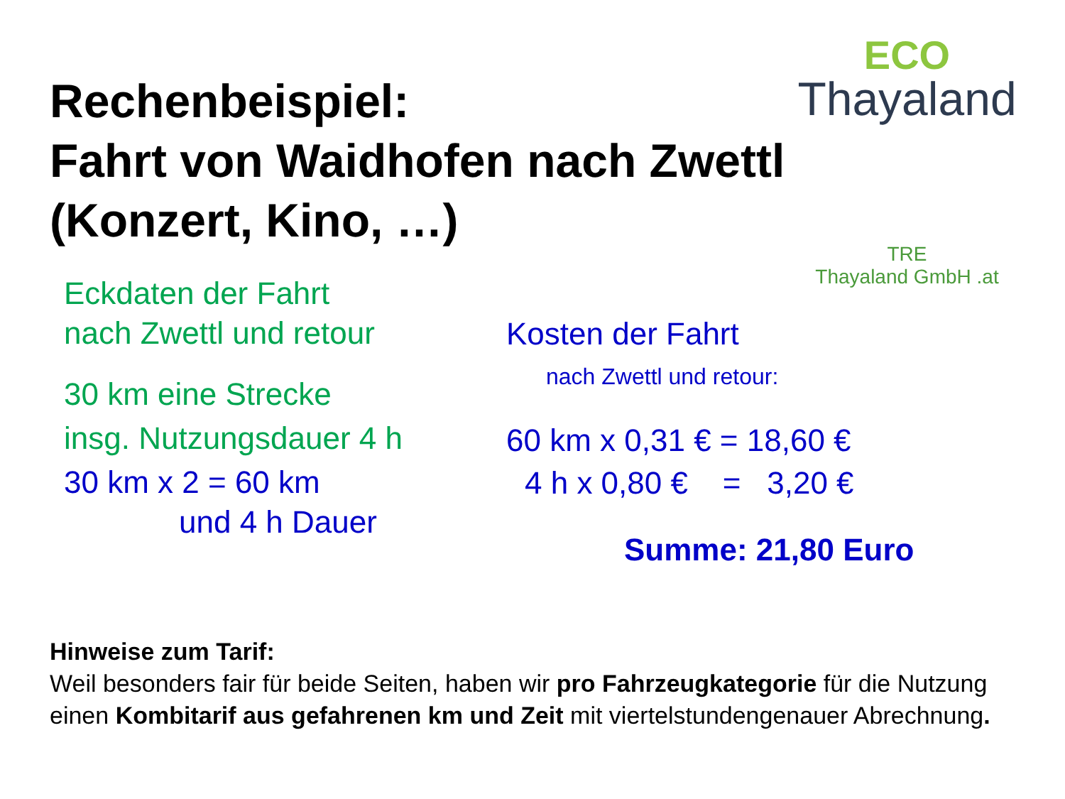Rechenbeispiel:
Fahrt von Waidhofen nach Zwettl
(Konzert, Kino, …)
ECO
Thayaland
TRE
Thayaland GmbH .at
Eckdaten der Fahrt
nach Zwettl und retour
30 km eine Strecke
insg. Nutzungsdauer 4 h
30 km x 2 = 60 km
und 4 h Dauer
Kosten der Fahrt
nach Zwettl und retour:
60 km x 0,31 € = 18,60 €
4 h x 0,80 € = 3,20 €
Summe: 21,80 Euro
Hinweise zum Tarif:
Weil besonders fair für beide Seiten, haben wir pro Fahrzeugkategorie für die Nutzung einen Kombitarif aus gefahrenen km und Zeit mit viertelstundengenauer Abrechnung.